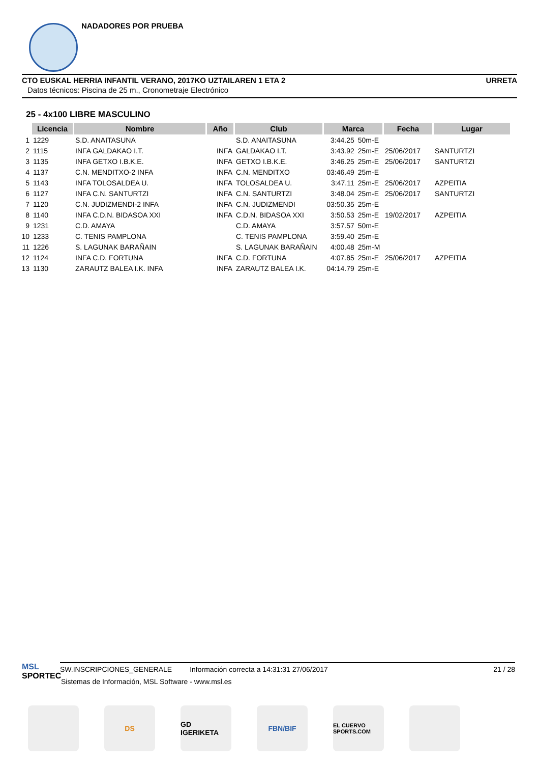NADADORES POR PRUEBA
CTO EUSKAL HERRIA INFANTIL VERANO, 2017KO UZTAILAREN 1 ETA 2 URRETA
Datos técnicos: Piscina de 25 m., Cronometraje Electrónico
25 - 4x100 LIBRE MASCULINO
| | Licencia | Nombre | Año | Club | Marca | | Fecha | Lugar |
| --- | --- | --- | --- | --- | --- | --- | --- | --- |
| 1 | 1229 | S.D. ANAITASUNA | | S.D. ANAITASUNA | 3:44.25 | 50m-E | | |
| 2 | 1115 | INFA GALDAKAO I.T. | INFA | GALDAKAO I.T. | 3:43.92 | 25m-E | 25/06/2017 | SANTURTZI |
| 3 | 1135 | INFA GETXO I.B.K.E. | INFA | GETXO I.B.K.E. | 3:46.25 | 25m-E | 25/06/2017 | SANTURTZI |
| 4 | 1137 | C.N. MENDITXO-2 INFA | INFA | C.N. MENDITXO | 03:46.49 | 25m-E | | |
| 5 | 1143 | INFA TOLOSALDEA U. | INFA | TOLOSALDEA U. | 3:47.11 | 25m-E | 25/06/2017 | AZPEITIA |
| 6 | 1127 | INFA C.N. SANTURTZI | INFA | C.N. SANTURTZI | 3:48.04 | 25m-E | 25/06/2017 | SANTURTZI |
| 7 | 1120 | C.N. JUDIZMENDI-2 INFA | INFA | C.N. JUDIZMENDI | 03:50.35 | 25m-E | | |
| 8 | 1140 | INFA C.D.N. BIDASOA XXI | INFA | C.D.N. BIDASOA XXI | 3:50.53 | 25m-E | 19/02/2017 | AZPEITIA |
| 9 | 1231 | C.D. AMAYA | | C.D. AMAYA | 3:57.57 | 50m-E | | |
| 10 | 1233 | C. TENIS PAMPLONA | | C. TENIS PAMPLONA | 3:59.40 | 25m-E | | |
| 11 | 1226 | S. LAGUNAK BARAÑAIN | | S. LAGUNAK BARAÑAIN | 4:00.48 | 25m-M | | |
| 12 | 1124 | INFA C.D. FORTUNA | INFA | C.D. FORTUNA | 4:07.85 | 25m-E | 25/06/2017 | AZPEITIA |
| 13 | 1130 | ZARAUTZ BALEA I.K. INFA | INFA | ZARAUTZ BALEA I.K. | 04:14.79 | 25m-E | | |
MSL
SPORTEC
SW.INSCRIPCIONES_GENERALE Información correcta a 14:31:31 27/06/2017 21 / 28
Sistemas de Información, MSL Software - www.msl.es
DS
GD IGERIKETA
FBN/BIF
EL CUERVO SPORTS.COM